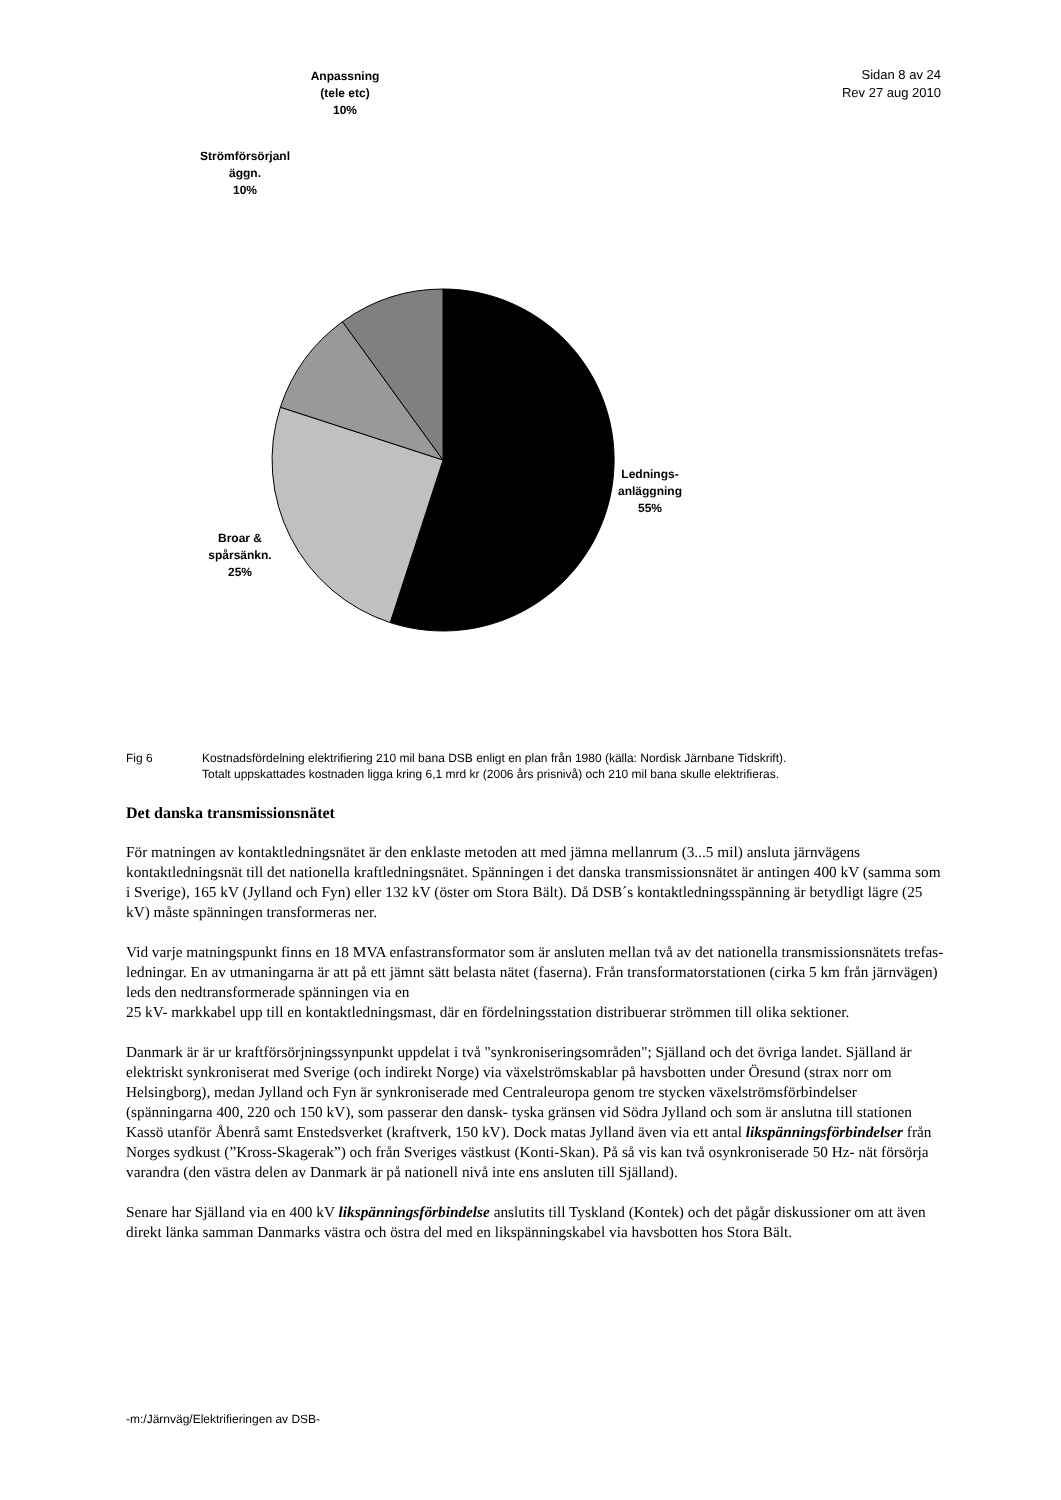Sidan 8 av 24
Rev 27 aug 2010
Anpassning
(tele etc)
10%
Strömförsörjanl
äggn.
10%
Lednings-
anläggning
55%
Broar &
spårsänkn.
25%
Fig 6 Kostnadsfördelning elektrifiering 210 mil bana DSB enligt en plan från 1980 (källa: Nordisk Järnbane Tidskrift).
Totalt uppskattades kostnaden ligga kring 6,1 mrd kr (2006 års prisnivå) och 210 mil bana skulle elektrifieras.
Det danska transmissionsnätet
För matningen av kontaktledningsnätet är den enklaste metoden att med jämna mellanrum (3...5 mil) ansluta järnvägens kontaktledningsnät till det nationella kraftledningsnätet. Spänningen i det danska transmissionsnätet är antingen 400 kV (samma som i Sverige), 165 kV (Jylland och Fyn) eller 132 kV (öster om Stora Bält). Då DSB´s kontaktledningsspänning är betydligt lägre (25 kV) måste spänningen transformeras ner.
Vid varje matningspunkt finns en 18 MVA enfastransformator som är ansluten mellan två av det nationella transmissionsnätets trefas- ledningar. En av utmaningarna är att på ett jämnt sätt belasta nätet (faserna). Från transformatorstationen (cirka 5 km från järnvägen) leds den nedtransformerade spänningen via en
25 kV- markkabel upp till en kontaktledningsmast, där en fördelningsstation distribuerar strömmen till olika sektioner.
Danmark är är ur kraftförsörjningssynpunkt uppdelat i två "synkroniseringsområden"; Själland och det övriga landet. Själland är elektriskt synkroniserat med Sverige (och indirekt Norge) via växelströmskablar på havsbotten under Öresund (strax norr om Helsingborg), medan Jylland och Fyn är synkroniserade med Centraleuropa genom tre stycken växelströmsförbindelser (spänningarna 400, 220 och 150 kV), som passerar den dansk- tyska gränsen vid Södra Jylland och som är anslutna till stationen Kassö utanför Åbenrå samt Enstedsverket (kraftverk, 150 kV). Dock matas Jylland även via ett antal likspänningsförbindelser från Norges sydkust (”Kross-Skagerak”) och från Sveriges västkust (Konti-Skan). På så vis kan två osynkroniserade 50 Hz- nät försörja varandra (den västra delen av Danmark är på nationell nivå inte ens ansluten till Själland).
Senare har Själland via en 400 kV likspänningsförbindelse anslutits till Tyskland (Kontek) och det pågår diskussioner om att även direkt länka samman Danmarks västra och östra del med en likspänningskabel via havsbotten hos Stora Bält.
-m:/Järnväg/Elektrifieringen av DSB-